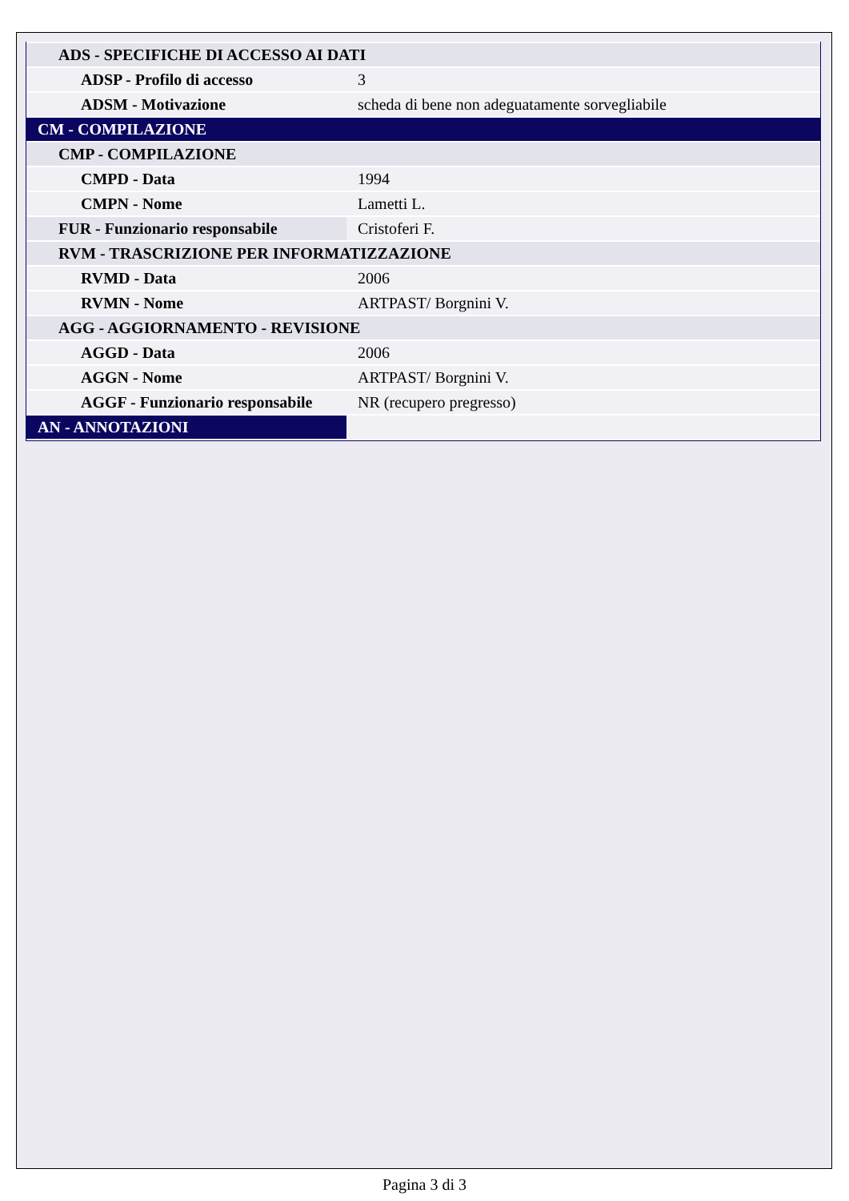| ADS - SPECIFICHE DI ACCESSO AI DATI | |
| ADSP - Profilo di accesso | 3 |
| ADSM - Motivazione | scheda di bene non adeguatamente sorvegliabile |
| CM - COMPILAZIONE | |
| CMP - COMPILAZIONE | |
| CMPD - Data | 1994 |
| CMPN - Nome | Lametti L. |
| FUR - Funzionario responsabile | Cristoferi F. |
| RVM - TRASCRIZIONE PER INFORMATIZZAZIONE | |
| RVMD - Data | 2006 |
| RVMN - Nome | ARTPAST/ Borgnini V. |
| AGG - AGGIORNAMENTO - REVISIONE | |
| AGGD - Data | 2006 |
| AGGN - Nome | ARTPAST/ Borgnini V. |
| AGGF - Funzionario responsabile | NR (recupero pregresso) |
| AN - ANNOTAZIONI | |
Pagina 3 di 3